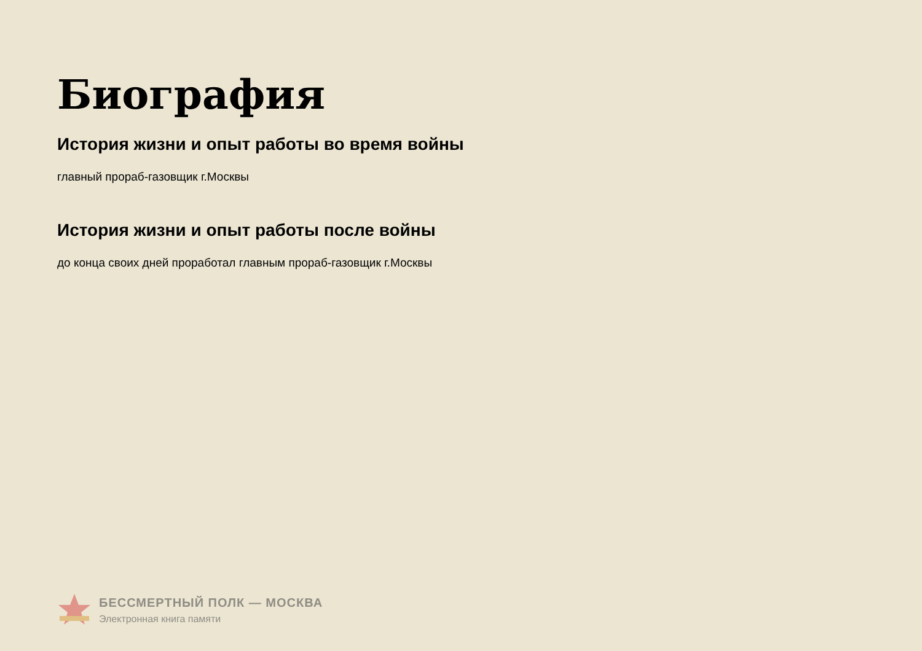Биография
История жизни и опыт работы во время войны
главный прораб-газовщик г.Москвы
История жизни и опыт работы после войны
до конца своих дней проработал главным прораб-газовщик г.Москвы
БЕССМЕРТНЫЙ ПОЛК — МОСКВА
Электронная книга памяти